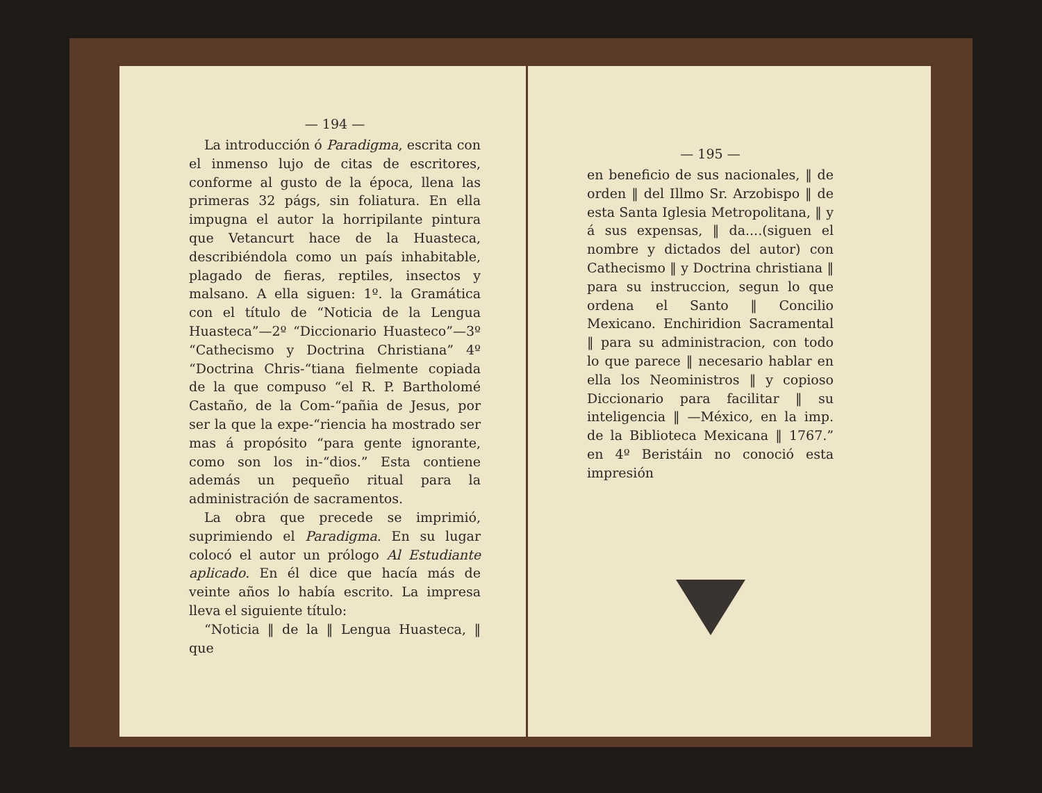— 194 —
La introducción ó Paradigma, escrita con el inmenso lujo de citas de escritores, conforme al gusto de la época, llena las primeras 32 págs, sin foliatura. En ella impugna el autor la horripilante pintura que Vetancurt hace de la Huasteca, describiéndola como un país inhabitable, plagado de fieras, reptiles, insectos y malsano. A ella siguen: 1º. la Gramática con el título de “Noticia de la Lengua Huasteca”—2º “Diccionario Huasteco”—3º “Cathecismo y Doctrina Christiana” 4º “Doctrina Chris-“tiana fielmente copiada de la que compuso “el R. P. Bartholomé Castaño, de la Com-“pañia de Jesus, por ser la que la expe-“riencia ha mostrado ser mas á propósito “para gente ignorante, como son los in-“dios.” Esta contiene además un pequeño ritual para la administración de sacramentos.
La obra que precede se imprimió, suprimiendo el Paradigma. En su lugar colocó el autor un prólogo Al Estudiante aplicado. En él dice que hacía más de veinte años lo había escrito. La impresa lleva el siguiente título:
“Noticia ‖ de la ‖ Lengua Huasteca, ‖ que
— 195 —
en beneficio de sus nacionales, ‖ de orden ‖ del Illmo Sr. Arzobispo ‖ de esta Santa Iglesia Metropolitana, ‖ y á sus expensas, ‖ da....(siguen el nombre y dictados del autor) con Cathecismo ‖ y Doctrina christiana ‖ para su instruccion, segun lo que ordena el Santo ‖ Concilio Mexicano. Enchiridion Sacramental ‖ para su administracion, con todo lo que parece ‖ necesario hablar en ella los Neoministros ‖ y copioso Diccionario para facilitar ‖ su inteligencia ‖ —México, en la imp. de la Biblioteca Mexicana ‖ 1767.” en 4º Beristáin no conoció esta impresión